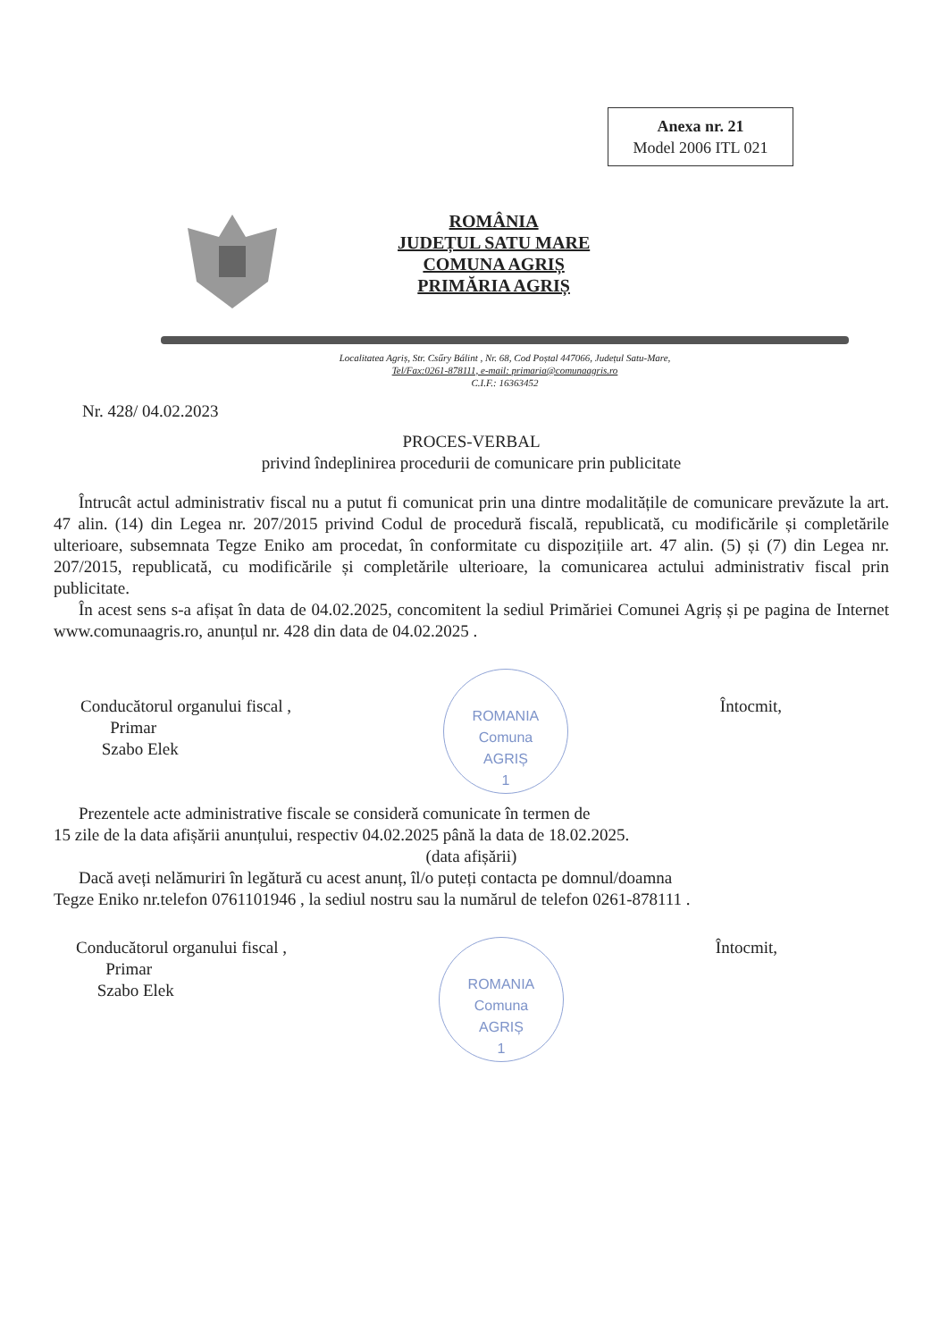Anexa nr. 21
Model 2006 ITL 021
ROMÂNIA
JUDEȚUL SATU MARE
COMUNA AGRIȘ
PRIMĂRIA AGRIȘ
Localitatea Agriș, Str. Csűry Bálint , Nr. 68, Cod Poștal 447066, Județul Satu-Mare,
Tel/Fax:0261-878111, e-mail: primaria@comunaagris.ro
C.I.F.: 16363452
Nr. 428/ 04.02.2023
PROCES-VERBAL
privind îndeplinirea procedurii de comunicare prin publicitate
Întrucât actul administrativ fiscal nu a putut fi comunicat prin una dintre modalitățile de comunicare prevăzute la art. 47 alin. (14) din Legea nr. 207/2015 privind Codul de procedură fiscală, republicată, cu modificările și completările ulterioare, subsemnata Tegze Eniko am procedat, în conformitate cu dispozițiile art. 47 alin. (5) și (7) din Legea nr. 207/2015, republicată, cu modificările și completările ulterioare, la comunicarea actului administrativ fiscal prin publicitate.
În acest sens s-a afișat în data de 04.02.2025, concomitent la sediul Primăriei Comunei Agriș și pe pagina de Internet www.comunaagris.ro, anunțul nr. 428 din data de 04.02.2025 .
Conducătorul organului fiscal ,
Primar
Szabo Elek
ROMANIA
Comuna
AGRIȘ
1
Întocmit,
Prezentele acte administrative fiscale se consideră comunicate în termen de
15 zile de la data afișării anunțului, respectiv 04.02.2025 până la data de 18.02.2025.
(data afișării)
Dacă aveți nelămuriri în legătură cu acest anunț, îl/o puteți contacta pe domnul/doamna
Tegze Eniko nr.telefon 0761101946 , la sediul nostru sau la numărul de telefon 0261-878111 .
Conducătorul organului fiscal ,
Primar
Szabo Elek
ROMANIA
Comuna
AGRIȘ
1
Întocmit,